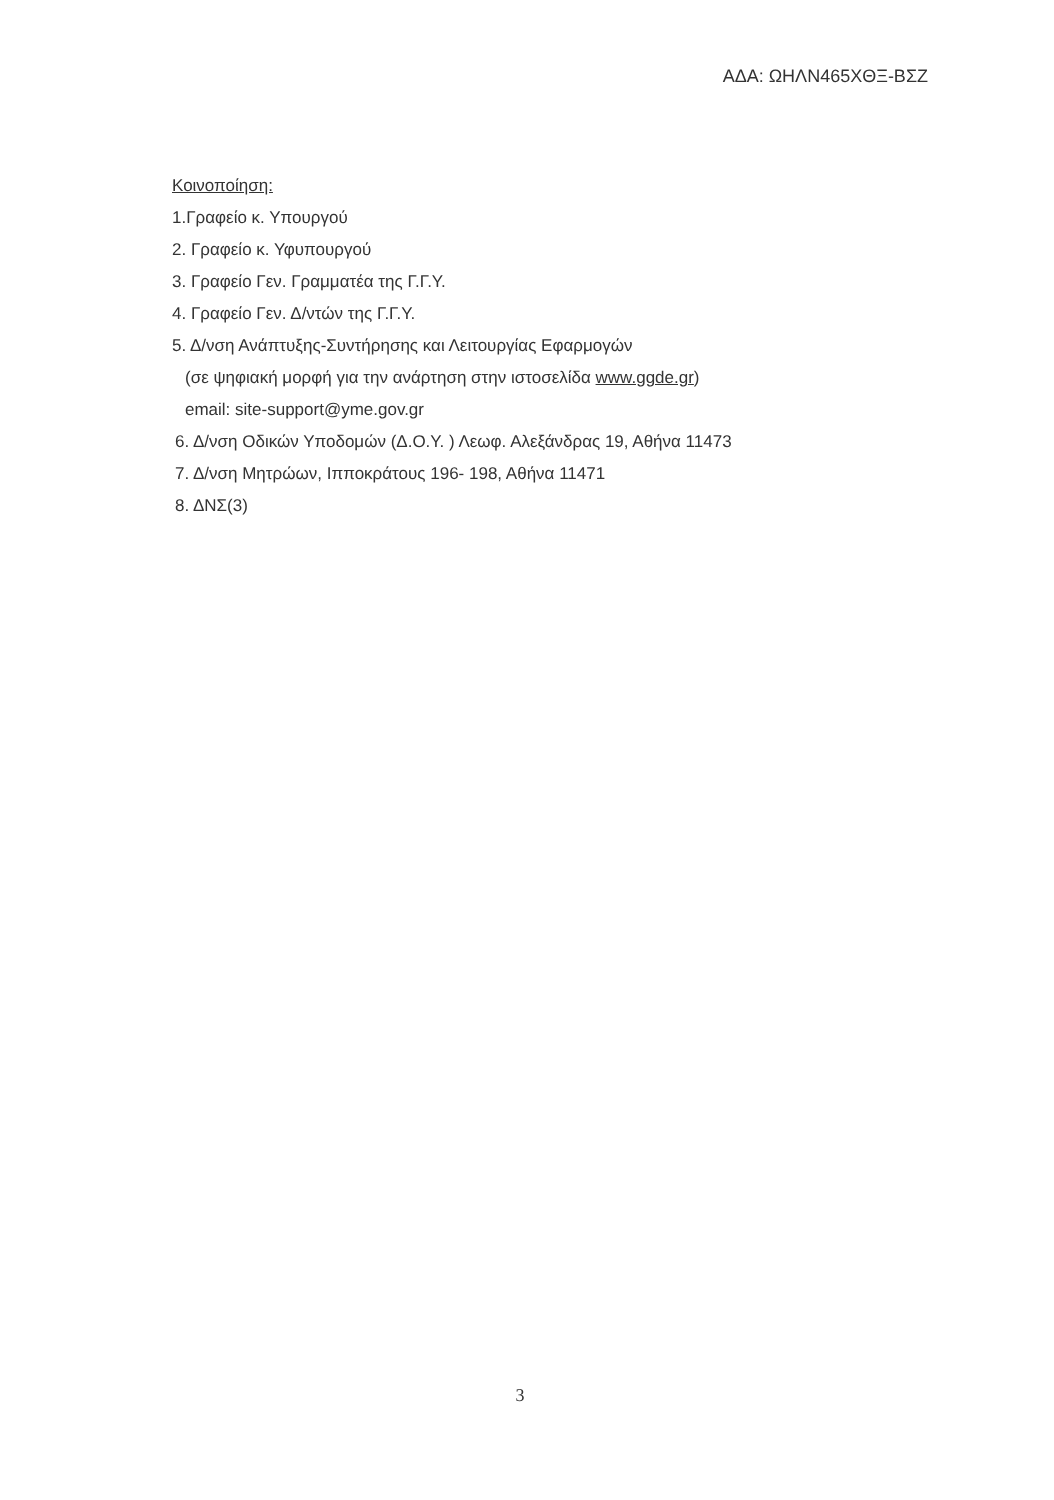ΑΔΑ: ΩΗΛΝ465ΧΘΞ-ΒΣΖ
Κοινοποίηση:
1.Γραφείο κ. Υπουργού
2. Γραφείο κ. Υφυπουργού
3. Γραφείο Γεν. Γραμματέα της Γ.Γ.Υ.
4. Γραφείο Γεν. Δ/ντών της Γ.Γ.Υ.
5. Δ/νση Ανάπτυξης-Συντήρησης και Λειτουργίας Εφαρμογών
(σε ψηφιακή μορφή για την ανάρτηση στην ιστοσελίδα www.ggde.gr)
email: site-support@yme.gov.gr
6. Δ/νση Οδικών Υποδομών (Δ.Ο.Υ. ) Λεωφ. Αλεξάνδρας 19, Αθήνα 11473
7. Δ/νση Μητρώων, Ιπποκράτους 196- 198, Αθήνα 11471
8. ΔΝΣ(3)
3